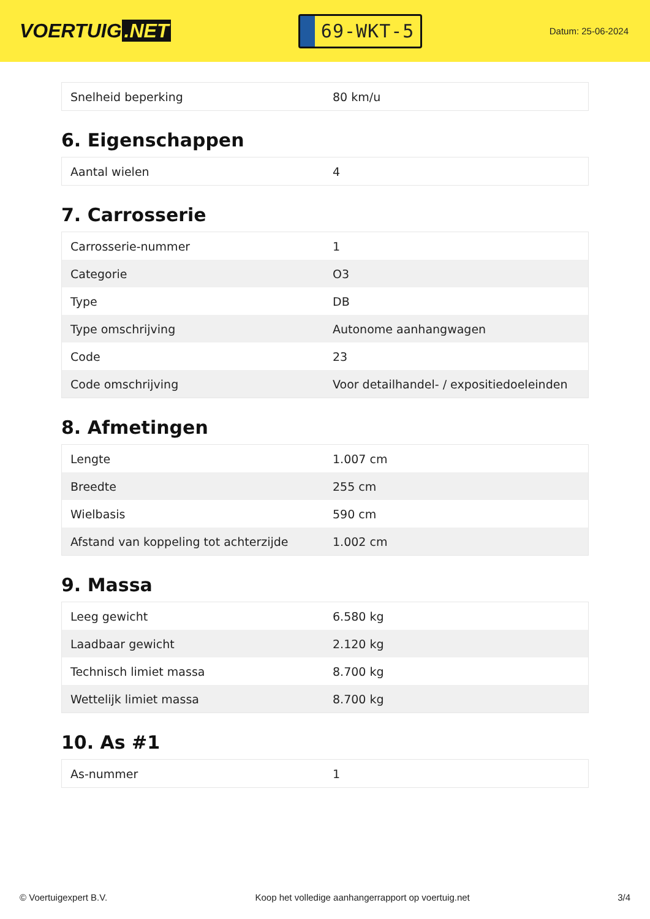VOERTUIG.NET
69-WKT-5
Datum: 25-06-2024
| Snelheid beperking | 80 km/u |
6. Eigenschappen
| Aantal wielen | 4 |
7. Carrosserie
| Carrosserie-nummer | 1 |
| Categorie | O3 |
| Type | DB |
| Type omschrijving | Autonome aanhangwagen |
| Code | 23 |
| Code omschrijving | Voor detailhandel- / expositiedoeleinden |
8. Afmetingen
| Lengte | 1.007 cm |
| Breedte | 255 cm |
| Wielbasis | 590 cm |
| Afstand van koppeling tot achterzijde | 1.002 cm |
9. Massa
| Leeg gewicht | 6.580 kg |
| Laadbaar gewicht | 2.120 kg |
| Technisch limiet massa | 8.700 kg |
| Wettelijk limiet massa | 8.700 kg |
10. As #1
| As-nummer | 1 |
© Voertuigexpert B.V. Koop het volledige aanhangerrapport op voertuig.net 3/4